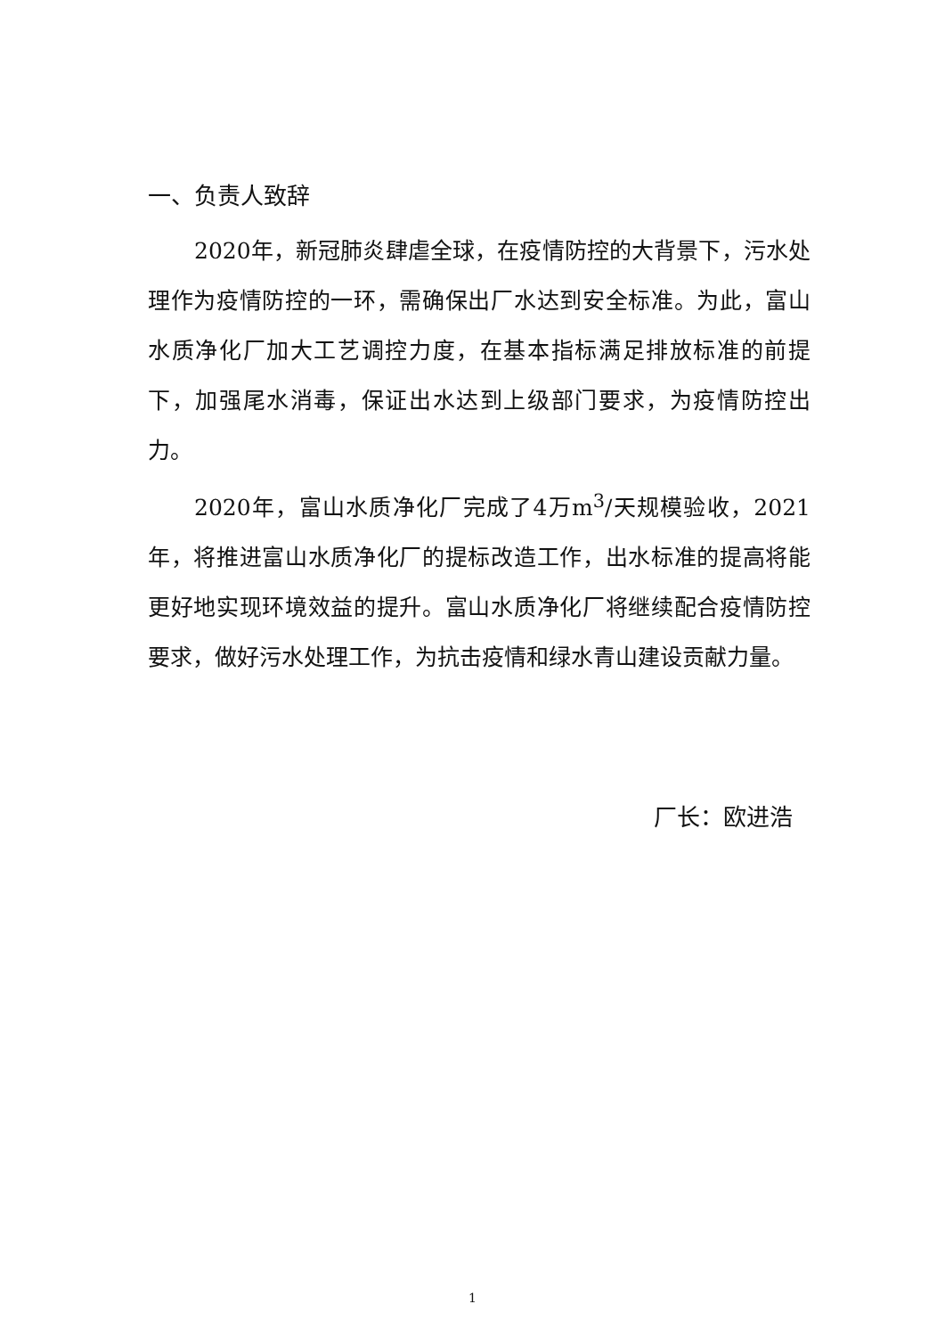一、负责人致辞
2020年，新冠肺炎肆虐全球，在疫情防控的大背景下，污水处理作为疫情防控的一环，需确保出厂水达到安全标准。为此，富山水质净化厂加大工艺调控力度，在基本指标满足排放标准的前提下，加强尾水消毒，保证出水达到上级部门要求，为疫情防控出力。
2020年，富山水质净化厂完成了4万m<sup>3</sup>/天规模验收，2021年，将推进富山水质净化厂的提标改造工作，出水标准的提高将能更好地实现环境效益的提升。富山水质净化厂将继续配合疫情防控要求，做好污水处理工作，为抗击疫情和绿水青山建设贡献力量。
厂长：欧进浩
1